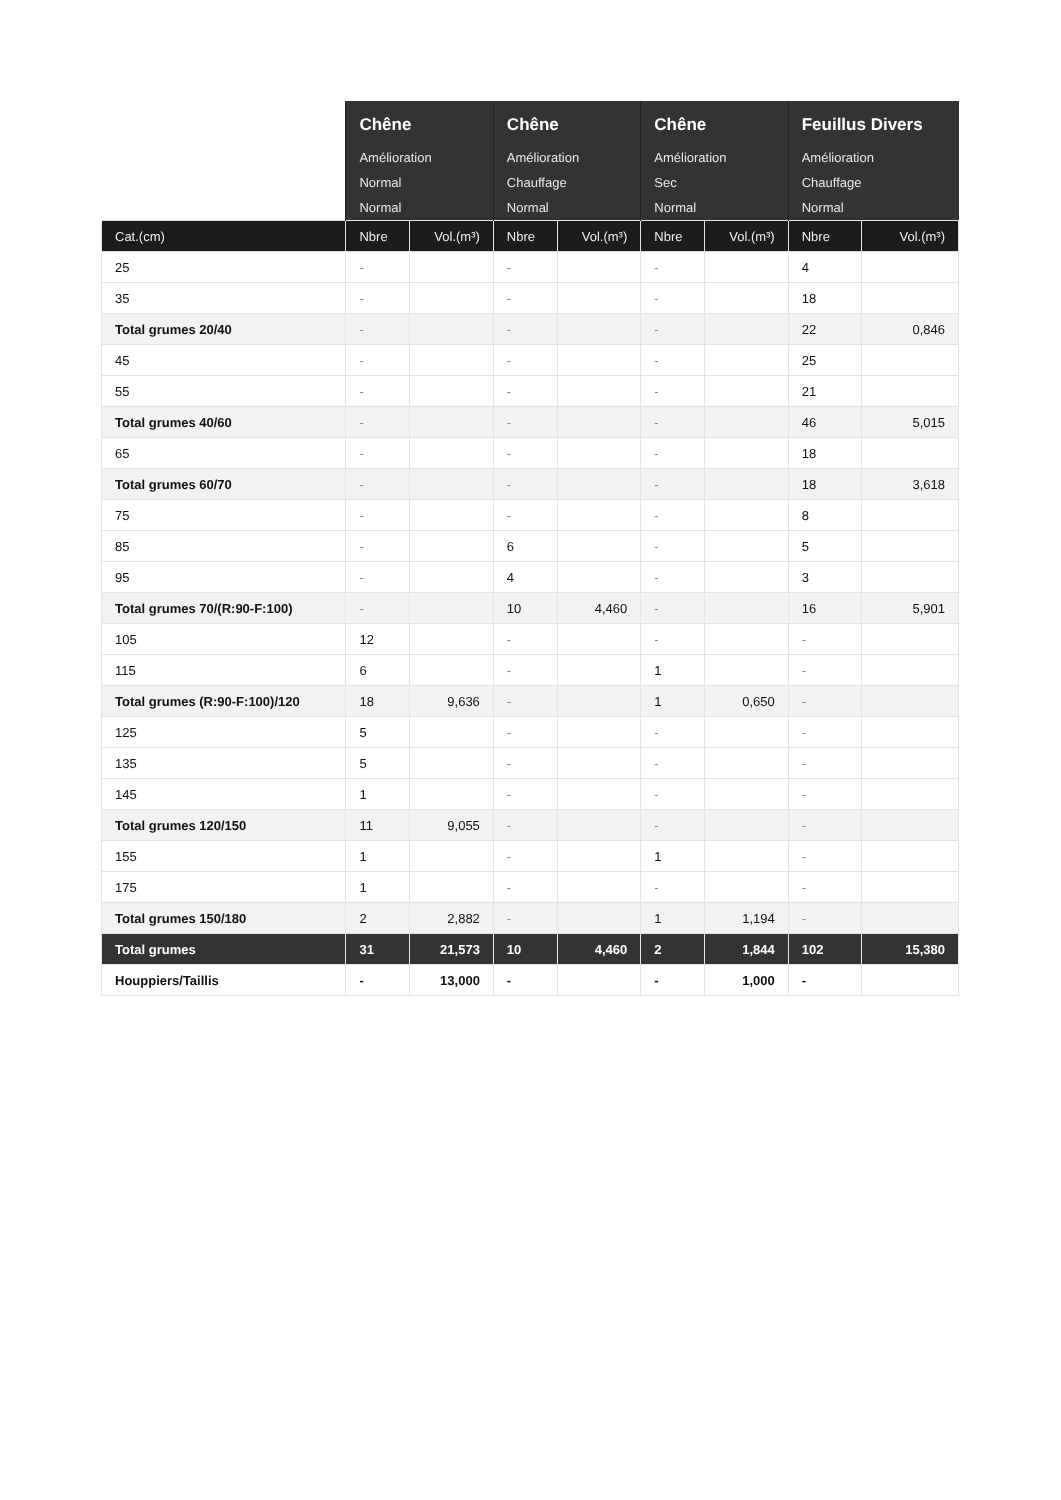| | Chêne | | Chêne | | Chêne | | Feuillus Divers | |
| --- | --- | --- | --- | --- | --- | --- | --- | --- |
| | Amélioration | | Amélioration | | Amélioration | | Amélioration | |
| | Normal | | Chauffage | | Sec | | Chauffage | |
| | Normal | | Normal | | Normal | | Normal | |
| Cat.(cm) | Nbre | Vol.(m³) | Nbre | Vol.(m³) | Nbre | Vol.(m³) | Nbre | Vol.(m³) |
| 25 | - | | - | | - | | 4 | |
| 35 | - | | - | | - | | 18 | |
| Total grumes 20/40 | - | | - | | - | | 22 | 0,846 |
| 45 | - | | - | | - | | 25 | |
| 55 | - | | - | | - | | 21 | |
| Total grumes 40/60 | - | | - | | - | | 46 | 5,015 |
| 65 | - | | - | | - | | 18 | |
| Total grumes 60/70 | - | | - | | - | | 18 | 3,618 |
| 75 | - | | - | | - | | 8 | |
| 85 | - | | 6 | | - | | 5 | |
| 95 | - | | 4 | | - | | 3 | |
| Total grumes 70/(R:90-F:100) | - | | 10 | 4,460 | - | | 16 | 5,901 |
| 105 | 12 | | - | | - | | - | |
| 115 | 6 | | - | | 1 | | - | |
| Total grumes (R:90-F:100)/120 | 18 | 9,636 | - | | 1 | 0,650 | - | |
| 125 | 5 | | - | | - | | - | |
| 135 | 5 | | - | | - | | - | |
| 145 | 1 | | - | | - | | - | |
| Total grumes 120/150 | 11 | 9,055 | - | | - | | - | |
| 155 | 1 | | - | | 1 | | - | |
| 175 | 1 | | - | | - | | - | |
| Total grumes 150/180 | 2 | 2,882 | - | | 1 | 1,194 | - | |
| Total grumes | 31 | 21,573 | 10 | 4,460 | 2 | 1,844 | 102 | 15,380 |
| Houppiers/Taillis | - | 13,000 | - | | - | 1,000 | - | |